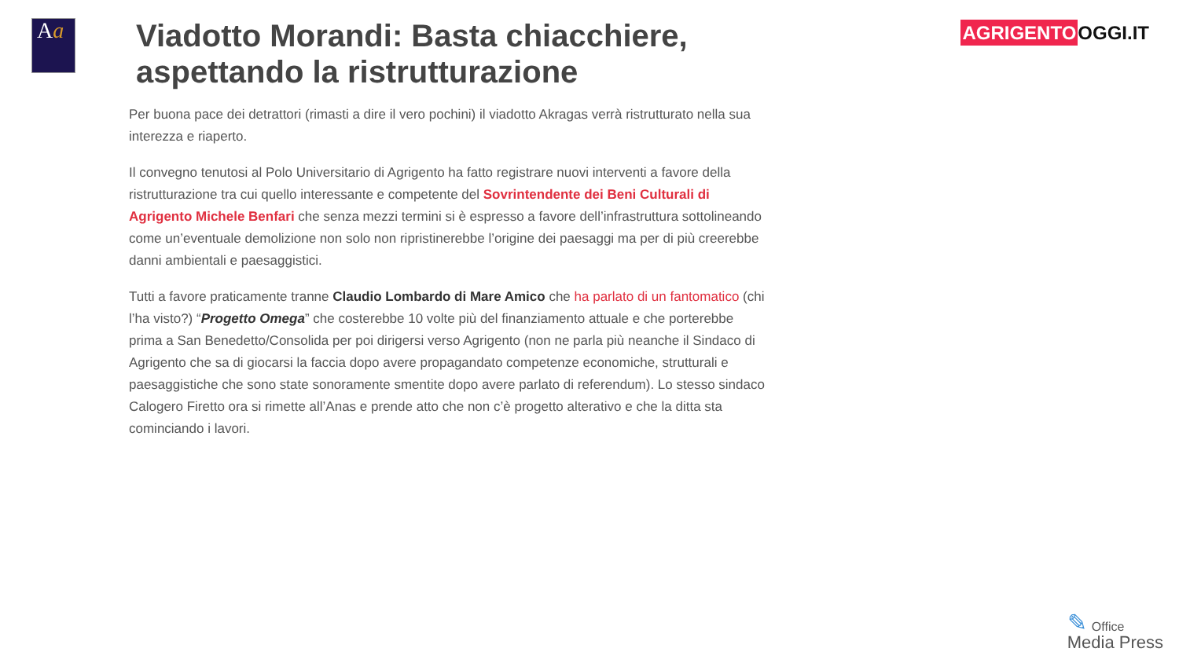Aa
Viadotto Morandi: Basta chiacchiere, aspettando la ristrutturazione
AGRIGENTO OGGI.IT
Per buona pace dei detrattori (rimasti a dire il vero pochini) il viadotto Akragas verrà ristrutturato nella sua interezza e riaperto.
Il convegno tenutosi al Polo Universitario di Agrigento ha fatto registrare nuovi interventi a favore della ristrutturazione tra cui quello interessante e competente del Sovrintendente dei Beni Culturali di Agrigento Michele Benfari che senza mezzi termini si è espresso a favore dell’infrastruttura sottolineando come un’eventuale demolizione non solo non ripristinerebbe l’origine dei paesaggi ma per di più creerebbe danni ambientali e paesaggistici.
Tutti a favore praticamente tranne Claudio Lombardo di Mare Amico che ha parlato di un fantomatico (chi l’ha visto?) “Progetto Omega” che costerebbe 10 volte più del finanziamento attuale e che porterebbe prima a San Benedetto/Consolida per poi dirigersi verso Agrigento (non ne parla più neanche il Sindaco di Agrigento che sa di giocarsi la faccia dopo avere propagandato competenze economiche, strutturali e paesaggistiche che sono state sonoramente smentite dopo avere parlato di referendum). Lo stesso sindaco Calogero Firetto ora si rimette all’Anas e prende atto che non c’è progetto alterativo e che la ditta sta cominciando i lavori.
✎ Office
Media Press